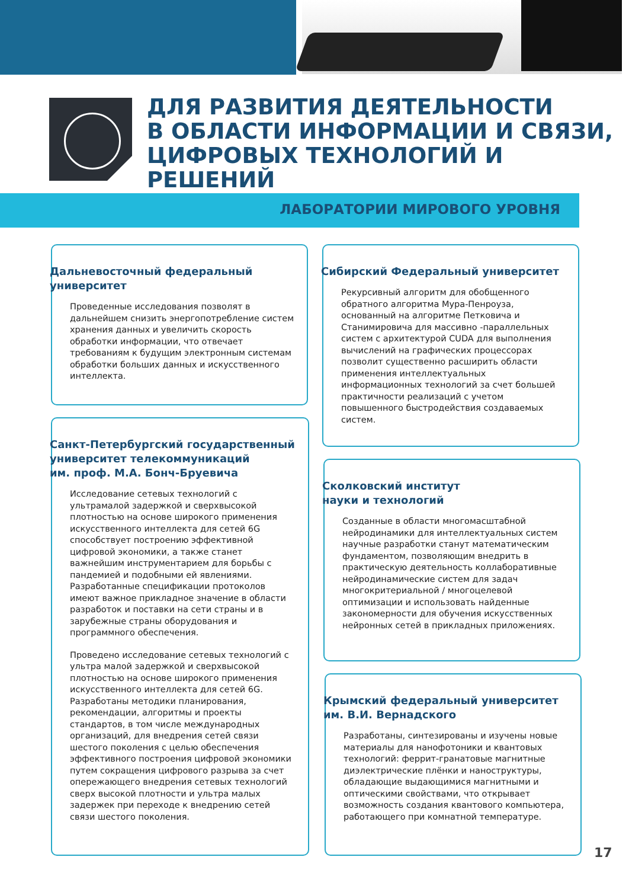ДЛЯ РАЗВИТИЯ ДЕЯТЕЛЬНОСТИ
В ОБЛАСТИ ИНФОРМАЦИИ И СВЯЗИ,
ЦИФРОВЫХ ТЕХНОЛОГИЙ И РЕШЕНИЙ
ЛАБОРАТОРИИ МИРОВОГО УРОВНЯ
Дальневосточный федеральный
университет
Проведенные исследования позволят в дальнейшем снизить энергопотребление систем хранения данных и увеличить скорость обработки информации, что отвечает требованиям к будущим электронным системам обработки больших данных и искусственного интеллекта.
Сибирский Федеральный университет
Рекурсивный алгоритм для обобщенного обратного алгоритма Мура-Пенроуза, основанный на алгоритме Петковича и Станимировича для массивно -параллельных систем с архитектурой CUDA для выполнения вычислений на графических процессорах позволит существенно расширить области применения интеллектуальных информационных технологий за счет большей практичности реализаций с учетом повышенного быстродействия создаваемых систем.
Санкт-Петербургский государственный
университет телекоммуникаций
им. проф. М.А. Бонч-Бруевича
Исследование сетевых технологий с ультрамалой задержкой и сверхвысокой плотностью на основе широкого применения искусственного интеллекта для сетей 6G способствует построению эффективной цифровой экономики, а также станет важнейшим инструментарием для борьбы с пандемией и подобными ей явлениями. Разработанные спецификации протоколов имеют важное прикладное значение в области разработок и поставки на сети страны и в зарубежные страны оборудования и программного обеспечения.
Проведено исследование сетевых технологий с ультра малой задержкой и сверхвысокой плотностью на основе широкого применения искусственного интеллекта для сетей 6G. Разработаны методики планирования, рекомендации, алгоритмы и проекты стандартов, в том числе международных организаций, для внедрения сетей связи шестого поколения с целью обеспечения эффективного построения цифровой экономики путем сокращения цифрового разрыва за счет опережающего внедрения сетевых технологий сверх высокой плотности и ультра малых задержек при переходе к внедрению сетей связи шестого поколения.
Сколковский институт
науки и технологий
Созданные в области многомасштабной нейродинамики для интеллектуальных систем научные разработки станут математическим фундаментом, позволяющим внедрить в практическую деятельность коллаборативные нейродинамические систем для задач многокритериальной / многоцелевой оптимизации и использовать найденные закономерности для обучения искусственных нейронных сетей в прикладных приложениях.
Крымский федеральный университет
им. В.И. Вернадского
Разработаны, синтезированы и изучены новые материалы для нанофотоники и квантовых технологий: феррит-гранатовые магнитные диэлектрические плёнки и наноструктуры, обладающие выдающимися магнитными и оптическими свойствами, что открывает возможность создания квантового компьютера, работающего при комнатной температуре.
17